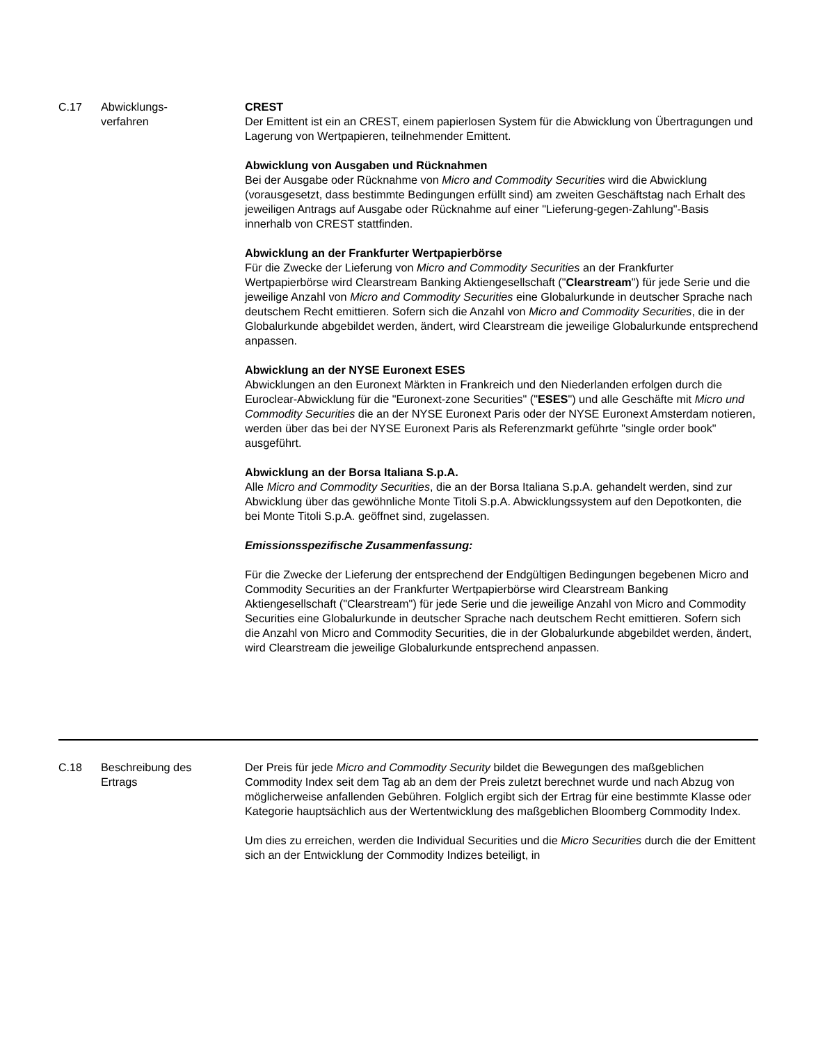| C.17 | Abwicklungs- verfahren | CREST Der Emittent ist ein an CREST, einem papierlosen System für die Abwicklung von Übertragungen und Lagerung von Wertpapieren, teilnehmender Emittent. Abwicklung von Ausgaben und Rücknahmen Bei der Ausgabe oder Rücknahme von Micro and Commodity Securities wird die Abwicklung (vorausgesetzt, dass bestimmte Bedingungen erfüllt sind) am zweiten Geschäftstag nach Erhalt des jeweiligen Antrags auf Ausgabe oder Rücknahme auf einer "Lieferung-gegen-Zahlung"-Basis innerhalb von CREST stattfinden. Abwicklung an der Frankfurter Wertpapierbörse Für die Zwecke der Lieferung von Micro and Commodity Securities an der Frankfurter Wertpapierbörse wird Clearstream Banking Aktiengesellschaft (" Clearstream ") für jede Serie und die jeweilige Anzahl von Micro and Commodity Securities eine Globalurkunde in deutscher Sprache nach deutschem Recht emittieren. Sofern sich die Anzahl von Micro and Commodity Securities , die in der Globalurkunde abgebildet werden, ändert, wird Clearstream die jeweilige Globalurkunde entsprechend anpassen. Abwicklung an der NYSE Euronext ESES Abwicklungen an den Euronext Märkten in Frankreich und den Niederlanden erfolgen durch die Euroclear-Abwicklung für die "Euronext-zone Securities" (" ESES ") und alle Geschäfte mit Micro und Commodity Securities die an der NYSE Euronext Paris oder der NYSE Euronext Amsterdam notieren, werden über das bei der NYSE Euronext Paris als Referenzmarkt geführte "single order book" ausgeführt. Abwicklung an der Borsa Italiana S.p.A. Alle Micro and Commodity Securities , die an der Borsa Italiana S.p.A. gehandelt werden, sind zur Abwicklung über das gewöhnliche Monte Titoli S.p.A. Abwicklungssystem auf den Depotkonten, die bei Monte Titoli S.p.A. geöffnet sind, zugelassen. Emissionsspezifische Zusammenfassung: Für die Zwecke der Lieferung der entsprechend der Endgültigen Bedingungen begebenen Micro and Commodity Securities an der Frankfurter Wertpapierbörse wird Clearstream Banking Aktiengesellschaft ("Clearstream") für jede Serie und die jeweilige Anzahl von Micro and Commodity Securities eine Globalurkunde in deutscher Sprache nach deutschem Recht emittieren. Sofern sich die Anzahl von Micro and Commodity Securities, die in der Globalurkunde abgebildet werden, ändert, wird Clearstream die jeweilige Globalurkunde entsprechend anpassen. |
| C.18 | Beschreibung des Ertrags | Der Preis für jede Micro and Commodity Security bildet die Bewegungen des maßgeblichen Commodity Index seit dem Tag ab an dem der Preis zuletzt berechnet wurde und nach Abzug von möglicherweise anfallenden Gebühren. Folglich ergibt sich der Ertrag für eine bestimmte Klasse oder Kategorie hauptsächlich aus der Wertentwicklung des maßgeblichen Bloomberg Commodity Index. Um dies zu erreichen, werden die Individual Securities und die Micro Securities durch die der Emittent sich an der Entwicklung der Commodity Indizes beteiligt, in |